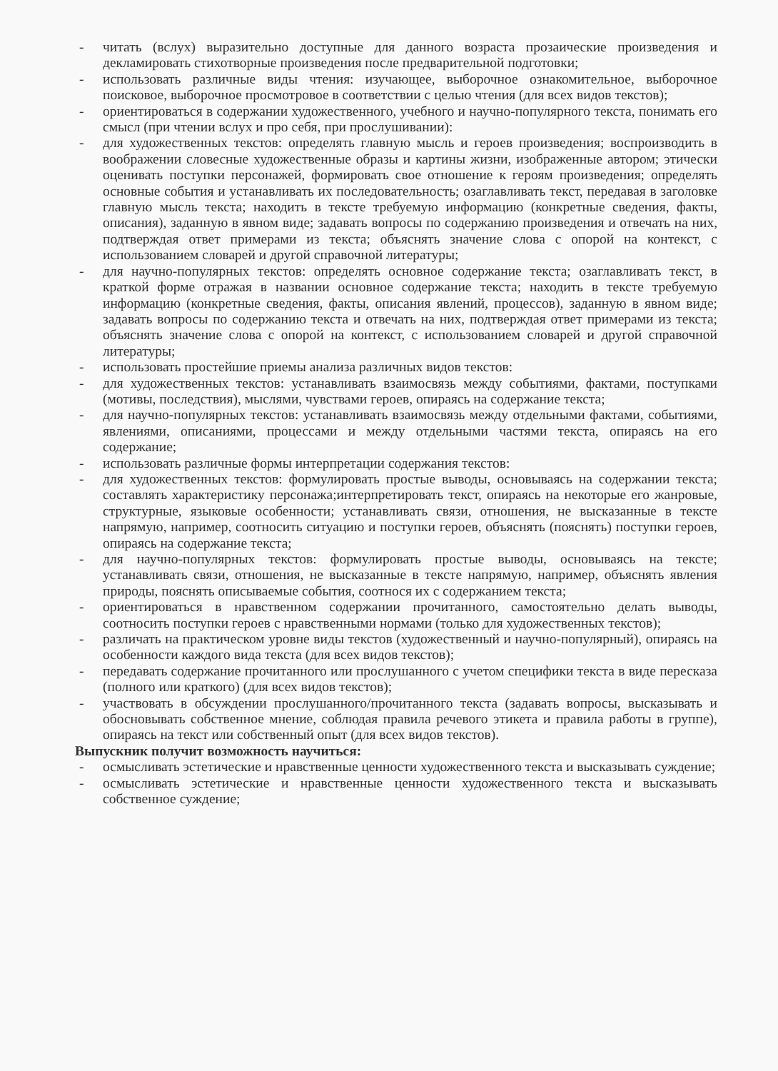- читать (вслух) выразительно доступные для данного возраста прозаические произведения и декламировать стихотворные произведения после предварительной подготовки;
- использовать различные виды чтения: изучающее, выборочное ознакомительное, выборочное поисковое, выборочное просмотровое в соответствии с целью чтения (для всех видов текстов);
- ориентироваться в содержании художественного, учебного и научно-популярного текста, понимать его смысл (при чтении вслух и про себя, при прослушивании):
- для художественных текстов: определять главную мысль и героев произведения; воспроизводить в воображении словесные художественные образы и картины жизни, изображенные автором; этически оценивать поступки персонажей, формировать свое отношение к героям произведения; определять основные события и устанавливать их последовательность; озаглавливать текст, передавая в заголовке главную мысль текста; находить в тексте требуемую информацию (конкретные сведения, факты, описания), заданную в явном виде; задавать вопросы по содержанию произведения и отвечать на них, подтверждая ответ примерами из текста; объяснять значение слова с опорой на контекст, с использованием словарей и другой справочной литературы;
- для научно-популярных текстов: определять основное содержание текста; озаглавливать текст, в краткой форме отражая в названии основное содержание текста; находить в тексте требуемую информацию (конкретные сведения, факты, описания явлений, процессов), заданную в явном виде; задавать вопросы по содержанию текста и отвечать на них, подтверждая ответ примерами из текста; объяснять значение слова с опорой на контекст, с использованием словарей и другой справочной литературы;
- использовать простейшие приемы анализа различных видов текстов:
- для художественных текстов: устанавливать взаимосвязь между событиями, фактами, поступками (мотивы, последствия), мыслями, чувствами героев, опираясь на содержание текста;
- для научно-популярных текстов: устанавливать взаимосвязь между отдельными фактами, событиями, явлениями, описаниями, процессами и между отдельными частями текста, опираясь на его содержание;
- использовать различные формы интерпретации содержания текстов:
- для художественных текстов: формулировать простые выводы, основываясь на содержании текста; составлять характеристику персонажа;интерпретировать текст, опираясь на некоторые его жанровые, структурные, языковые особенности; устанавливать связи, отношения, не высказанные в тексте напрямую, например, соотносить ситуацию и поступки героев, объяснять (пояснять) поступки героев, опираясь на содержание текста;
- для научно-популярных текстов: формулировать простые выводы, основываясь на тексте; устанавливать связи, отношения, не высказанные в тексте напрямую, например, объяснять явления природы, пояснять описываемые события, соотнося их с содержанием текста;
- ориентироваться в нравственном содержании прочитанного, самостоятельно делать выводы, соотносить поступки героев с нравственными нормами (только для художественных текстов);
- различать на практическом уровне виды текстов (художественный и научно-популярный), опираясь на особенности каждого вида текста (для всех видов текстов);
- передавать содержание прочитанного или прослушанного с учетом специфики текста в виде пересказа (полного или краткого) (для всех видов текстов);
- участвовать в обсуждении прослушанного/прочитанного текста (задавать вопросы, высказывать и обосновывать собственное мнение, соблюдая правила речевого этикета и правила работы в группе), опираясь на текст или собственный опыт (для всех видов текстов).
Выпускник получит возможность научиться:
- осмысливать эстетические и нравственные ценности художественного текста и высказывать суждение;
- осмысливать эстетические и нравственные ценности художественного текста и высказывать собственное суждение;